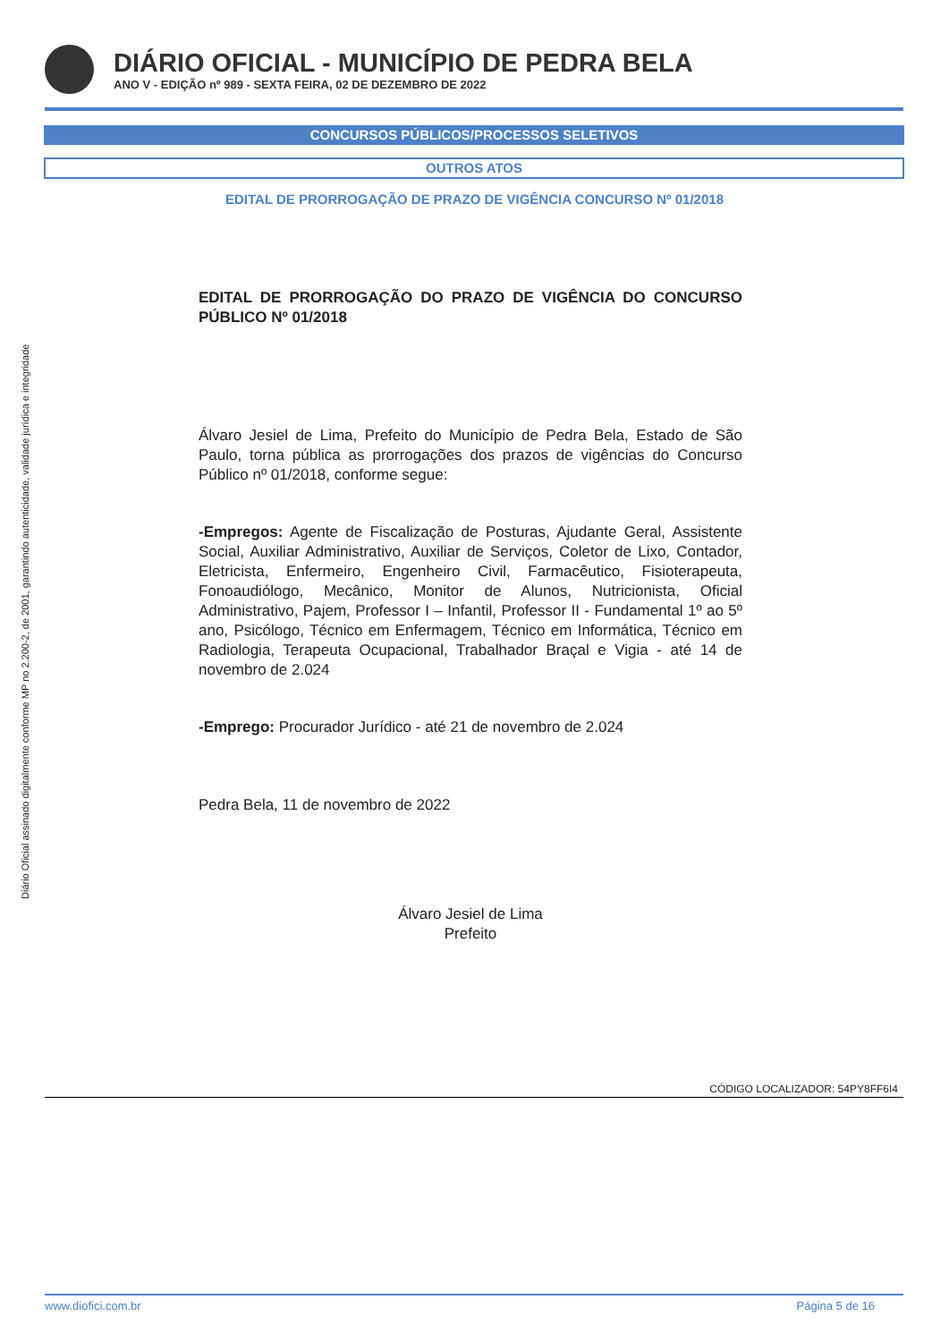DIÁRIO OFICIAL - MUNICÍPIO DE PEDRA BELA
ANO V - EDIÇÃO nº 989 - SEXTA FEIRA, 02 DE DEZEMBRO DE 2022
CONCURSOS PÚBLICOS/PROCESSOS SELETIVOS
OUTROS ATOS
EDITAL DE PRORROGAÇÃO DE PRAZO DE VIGÊNCIA CONCURSO Nº 01/2018
Diário Oficial assinado digitalmente conforme MP no 2.200-2, de 2001, garantindo autenticidade, validade jurídica e integridade
EDITAL DE PRORROGAÇÃO DO PRAZO DE VIGÊNCIA DO CONCURSO PÚBLICO Nº 01/2018
Álvaro Jesiel de Lima, Prefeito do Município de Pedra Bela, Estado de São Paulo, torna pública as prorrogações dos prazos de vigências do Concurso Público nº 01/2018, conforme segue:
-Empregos: Agente de Fiscalização de Posturas, Ajudante Geral, Assistente Social, Auxiliar Administrativo, Auxiliar de Serviços, Coletor de Lixo, Contador, Eletricista, Enfermeiro, Engenheiro Civil, Farmacêutico, Fisioterapeuta, Fonoaudiólogo, Mecânico, Monitor de Alunos, Nutricionista, Oficial Administrativo, Pajem, Professor I – Infantil, Professor II - Fundamental 1º ao 5º ano, Psicólogo, Técnico em Enfermagem, Técnico em Informática, Técnico em Radiologia, Terapeuta Ocupacional, Trabalhador Braçal e Vigia - até 14 de novembro de 2.024
-Emprego: Procurador Jurídico - até 21 de novembro de 2.024
Pedra Bela, 11 de novembro de 2022
Álvaro Jesiel de Lima
Prefeito
CÓDIGO LOCALIZADOR: 54PY8FF6I4
www.diofici.com.br Página 5 de 16